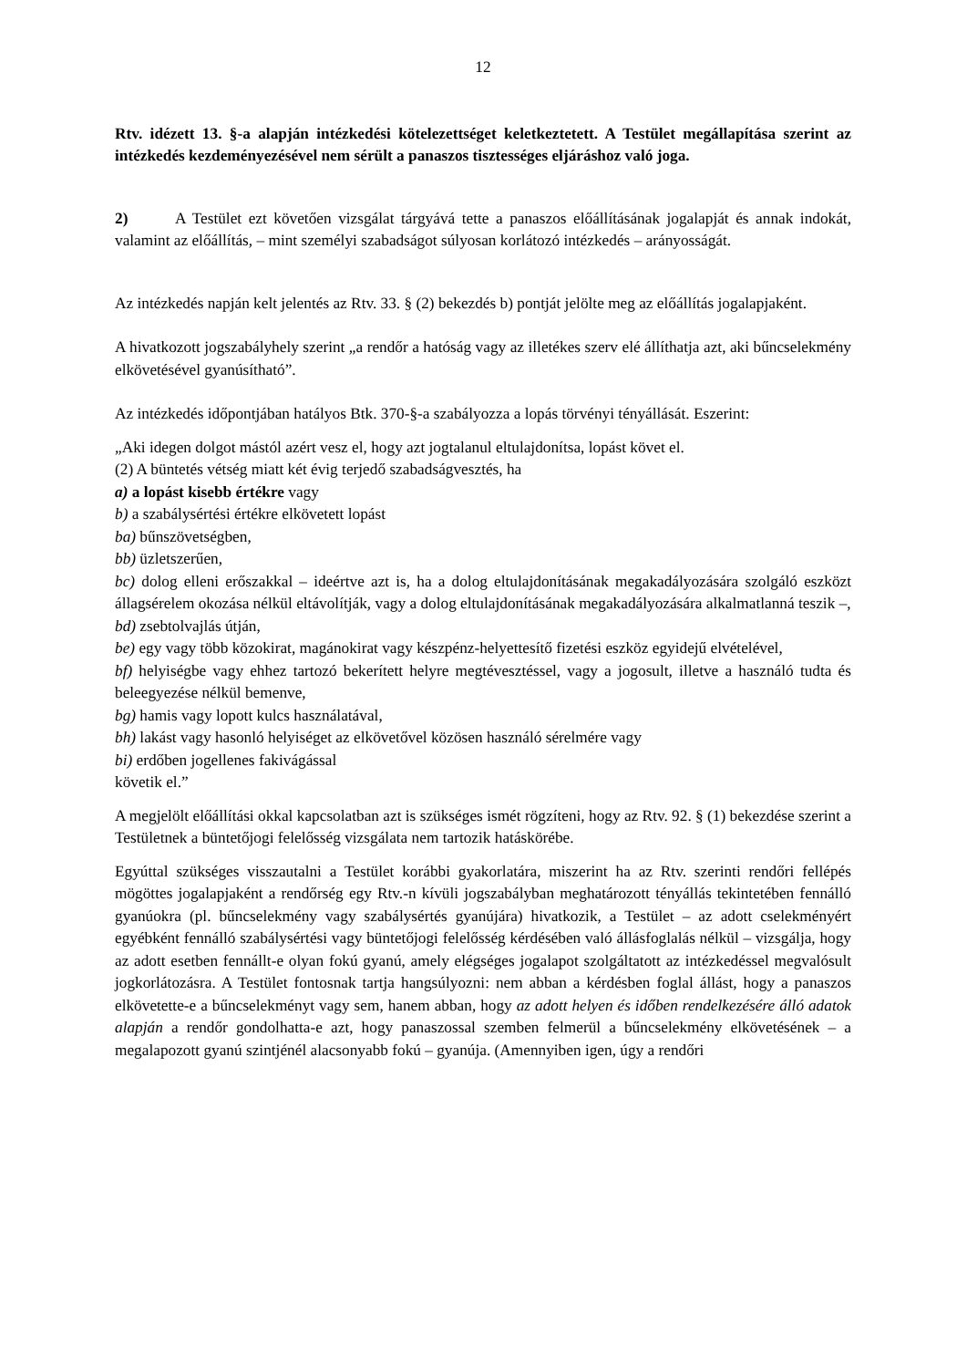12
Rtv. idézett 13. §-a alapján intézkedési kötelezettséget keletkeztetett. A Testület megállapítása szerint az intézkedés kezdeményezésével nem sérült a panaszos tisztességes eljáráshoz való joga.
2) A Testület ezt követően vizsgálat tárgyává tette a panaszos előállításának jogalapját és annak indokát, valamint az előállítás, – mint személyi szabadságot súlyosan korlátozó intézkedés – arányosságát.
Az intézkedés napján kelt jelentés az Rtv. 33. § (2) bekezdés b) pontját jelölte meg az előállítás jogalapjaként.
A hivatkozott jogszabályhely szerint „a rendőr a hatóság vagy az illetékes szerv elé állíthatja azt, aki bűncselekmény elkövetésével gyanúsítható”.
Az intézkedés időpontjában hatályos Btk. 370-§-a szabályozza a lopás törvényi tényállását. Eszerint:
„Aki idegen dolgot mástól azért vesz el, hogy azt jogtalanul eltulajdonítsa, lopást követ el.
(2) A büntetés vétség miatt két évig terjedő szabadságvesztés, ha
a) a lopást kisebb értékre vagy
b) a szabálysértési értékre elkövetett lopást
ba) bűnszövetségben,
bb) üzletszerűen,
bc) dolog elleni erőszakkal – ideértve azt is, ha a dolog eltulajdonításának megakadályozására szolgáló eszközt állagsérelem okozása nélkül eltávolítják, vagy a dolog eltulajdonításának megakadályozására alkalmatlanná teszik –,
bd) zsebtolvajlás útján,
be) egy vagy több közokirat, magánokirat vagy készpénz-helyettesítő fizetési eszköz egyidejű elvételével,
bf) helyiségbe vagy ehhez tartozó bekerített helyre megtévesztéssel, vagy a jogosult, illetve a használó tudta és beleegyezése nélkül bemenve,
bg) hamis vagy lopott kulcs használatával,
bh) lakást vagy hasonló helyiséget az elkövetővel közösen használó sérelmére vagy
bi) erdőben jogellenes fakivágással
követik el.”
A megjelölt előállítási okkal kapcsolatban azt is szükséges ismét rögzíteni, hogy az Rtv. 92. § (1) bekezdése szerint a Testületnek a büntetőjogi felelősség vizsgálata nem tartozik hatáskörébe.
Egyúttal szükséges visszautalni a Testület korábbi gyakorlatára, miszerint ha az Rtv. szerinti rendőri fellépés mögöttes jogalapjaként a rendőrség egy Rtv.-n kívüli jogszabályban meghatározott tényállás tekintetében fennálló gyanúokra (pl. bűncselekmény vagy szabálysértés gyanújára) hivatkozik, a Testület – az adott cselekményért egyébként fennálló szabálysértési vagy büntetőjogi felelősség kérdésében való állásfoglalás nélkül – vizsgálja, hogy az adott esetben fennállt-e olyan fokú gyanú, amely elégséges jogalapot szolgáltatott az intézkedéssel megvalósult jogkorlátozásra. A Testület fontosnak tartja hangsúlyozni: nem abban a kérdésben foglal állást, hogy a panaszos elkövetette-e a bűncselekményt vagy sem, hanem abban, hogy az adott helyen és időben rendelkezésére álló adatok alapján a rendőr gondolhatta-e azt, hogy panaszossal szemben felmerül a bűncselekmény elkövetésének – a megalapozott gyanú szintjénél alacsonyabb fokú – gyanúja. (Amennyiben igen, úgy a rendőri